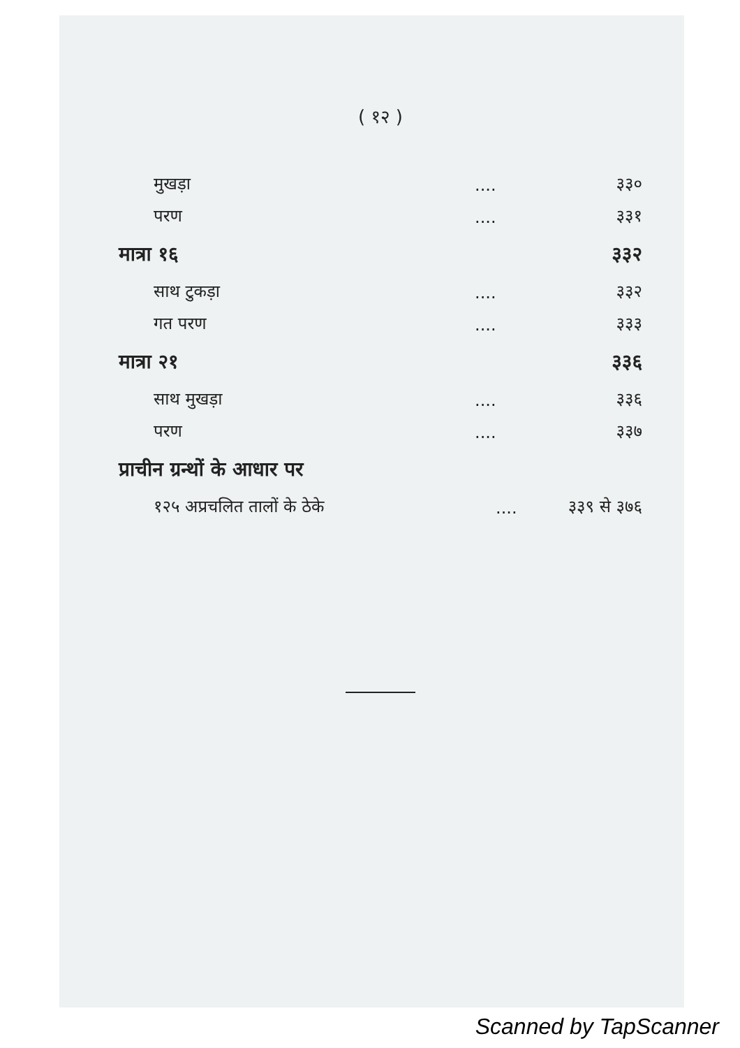( १२ )
मुखड़ा.... ३३०
परण.... ३३१
मात्रा १६ ३३२
साथ टुकड़ा.... ३३२
गत परण.... ३३३
मात्रा २१ ३३६
साथ मुखड़ा.... ३३६
परण.... ३३७
प्राचीन ग्रन्थों के आधार पर
१२५ अप्रचलित तालों के ठेके.... ३३९ से ३७६
Scanned by TapScanner